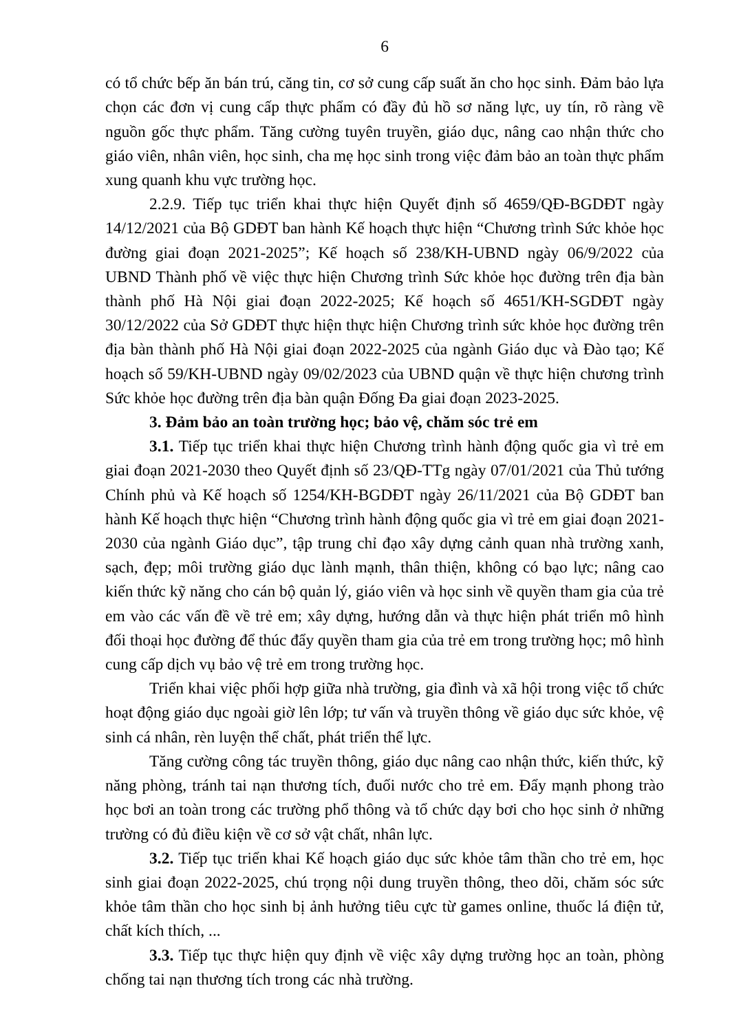6
có tổ chức bếp ăn bán trú, căng tin, cơ sở cung cấp suất ăn cho học sinh. Đảm bảo lựa chọn các đơn vị cung cấp thực phẩm có đầy đủ hồ sơ năng lực, uy tín, rõ ràng về nguồn gốc thực phẩm. Tăng cường tuyên truyền, giáo dục, nâng cao nhận thức cho giáo viên, nhân viên, học sinh, cha mẹ học sinh trong việc đảm bảo an toàn thực phẩm xung quanh khu vực trường học.
2.2.9. Tiếp tục triển khai thực hiện Quyết định số 4659/QĐ-BGDĐT ngày 14/12/2021 của Bộ GDĐT ban hành Kế hoạch thực hiện “Chương trình Sức khỏe học đường giai đoạn 2021-2025”; Kế hoạch số 238/KH-UBND ngày 06/9/2022 của UBND Thành phố về việc thực hiện Chương trình Sức khỏe học đường trên địa bàn thành phố Hà Nội giai đoạn 2022-2025; Kế hoạch số 4651/KH-SGDĐT ngày 30/12/2022 của Sở GDĐT thực hiện thực hiện Chương trình sức khỏe học đường trên địa bàn thành phố Hà Nội giai đoạn 2022-2025 của ngành Giáo dục và Đào tạo; Kế hoạch số 59/KH-UBND ngày 09/02/2023 của UBND quận về thực hiện chương trình Sức khỏe học đường trên địa bàn quận Đống Đa giai đoạn 2023-2025.
3. Đảm bảo an toàn trường học; bảo vệ, chăm sóc trẻ em
3.1. Tiếp tục triển khai thực hiện Chương trình hành động quốc gia vì trẻ em giai đoạn 2021-2030 theo Quyết định số 23/QĐ-TTg ngày 07/01/2021 của Thủ tướng Chính phủ và Kế hoạch số 1254/KH-BGDĐT ngày 26/11/2021 của Bộ GDĐT ban hành Kế hoạch thực hiện “Chương trình hành động quốc gia vì trẻ em giai đoạn 2021-2030 của ngành Giáo dục”, tập trung chỉ đạo xây dựng cảnh quan nhà trường xanh, sạch, đẹp; môi trường giáo dục lành mạnh, thân thiện, không có bạo lực; nâng cao kiến thức kỹ năng cho cán bộ quản lý, giáo viên và học sinh về quyền tham gia của trẻ em vào các vấn đề về trẻ em; xây dựng, hướng dẫn và thực hiện phát triển mô hình đối thoại học đường để thúc đẩy quyền tham gia của trẻ em trong trường học; mô hình cung cấp dịch vụ bảo vệ trẻ em trong trường học.
Triển khai việc phối hợp giữa nhà trường, gia đình và xã hội trong việc tổ chức hoạt động giáo dục ngoài giờ lên lớp; tư vấn và truyền thông về giáo dục sức khỏe, vệ sinh cá nhân, rèn luyện thể chất, phát triển thể lực.
Tăng cường công tác truyền thông, giáo dục nâng cao nhận thức, kiến thức, kỹ năng phòng, tránh tai nạn thương tích, đuối nước cho trẻ em. Đẩy mạnh phong trào học bơi an toàn trong các trường phổ thông và tổ chức dạy bơi cho học sinh ở những trường có đủ điều kiện về cơ sở vật chất, nhân lực.
3.2. Tiếp tục triển khai Kế hoạch giáo dục sức khỏe tâm thần cho trẻ em, học sinh giai đoạn 2022-2025, chú trọng nội dung truyền thông, theo dõi, chăm sóc sức khỏe tâm thần cho học sinh bị ảnh hưởng tiêu cực từ games online, thuốc lá điện tử, chất kích thích, ...
3.3. Tiếp tục thực hiện quy định về việc xây dựng trường học an toàn, phòng chống tai nạn thương tích trong các nhà trường.